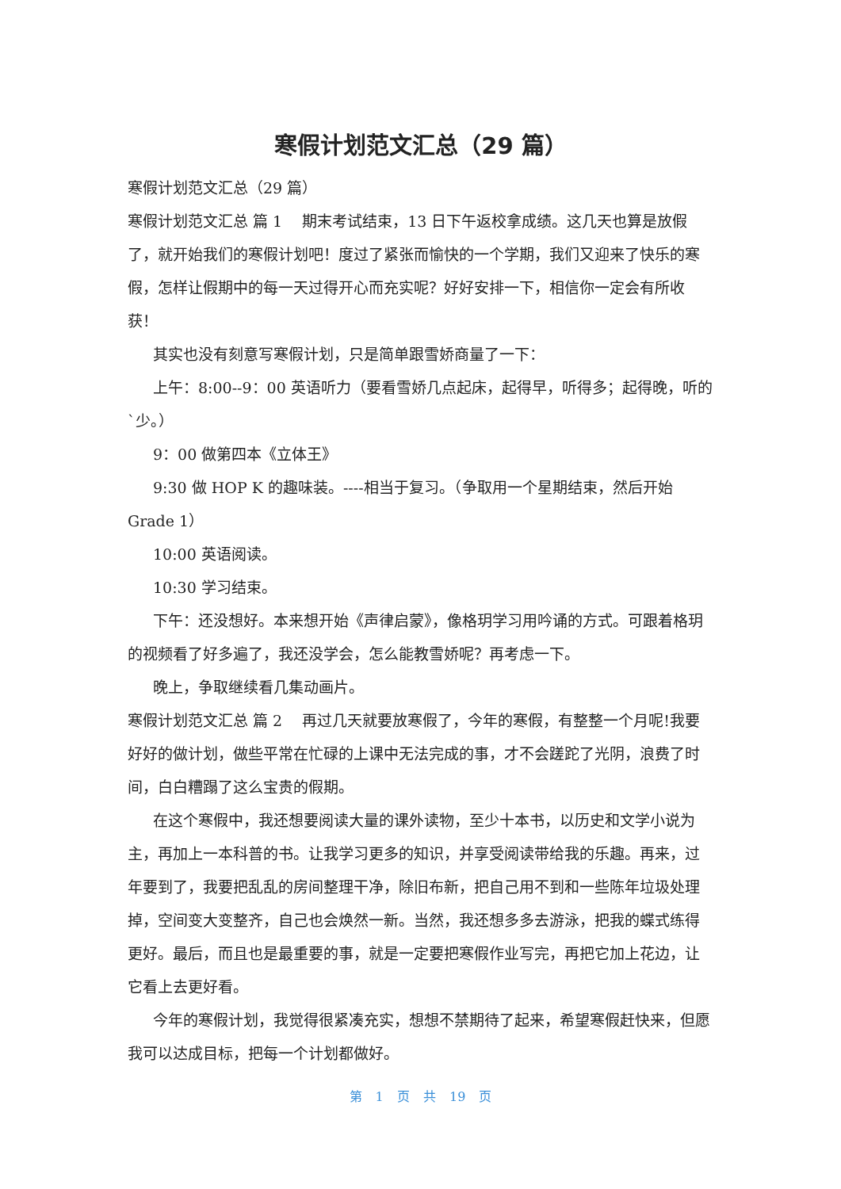寒假计划范文汇总（29 篇）
寒假计划范文汇总（29 篇）
寒假计划范文汇总 篇 1　 期末考试结束，13 日下午返校拿成绩。这几天也算是放假了，就开始我们的寒假计划吧！度过了紧张而愉快的一个学期，我们又迎来了快乐的寒假，怎样让假期中的每一天过得开心而充实呢？好好安排一下，相信你一定会有所收获！
其实也没有刻意写寒假计划，只是简单跟雪娇商量了一下：
上午：8:00--9：00 英语听力（要看雪娇几点起床，起得早，听得多；起得晚，听的`少。）
9：00 做第四本《立体王》
9:30 做 HOP K 的趣味装。----相当于复习。（争取用一个星期结束，然后开始 Grade 1）
10:00 英语阅读。
10:30 学习结束。
下午：还没想好。本来想开始《声律启蒙》，像格玥学习用吟诵的方式。可跟着格玥的视频看了好多遍了，我还没学会，怎么能教雪娇呢？再考虑一下。
晚上，争取继续看几集动画片。
寒假计划范文汇总 篇 2　 再过几天就要放寒假了，今年的寒假，有整整一个月呢!我要好好的做计划，做些平常在忙碌的上课中无法完成的事，才不会蹉跎了光阴，浪费了时间，白白糟蹋了这么宝贵的假期。
在这个寒假中，我还想要阅读大量的课外读物，至少十本书，以历史和文学小说为主，再加上一本科普的书。让我学习更多的知识，并享受阅读带给我的乐趣。再来，过年要到了，我要把乱乱的房间整理干净，除旧布新，把自己用不到和一些陈年垃圾处理掉，空间变大变整齐，自己也会焕然一新。当然，我还想多多去游泳，把我的蝶式练得更好。最后，而且也是最重要的事，就是一定要把寒假作业写完，再把它加上花边，让它看上去更好看。
今年的寒假计划，我觉得很紧凑充实，想想不禁期待了起来，希望寒假赶快来，但愿我可以达成目标，把每一个计划都做好。
第 1 页 共 19 页